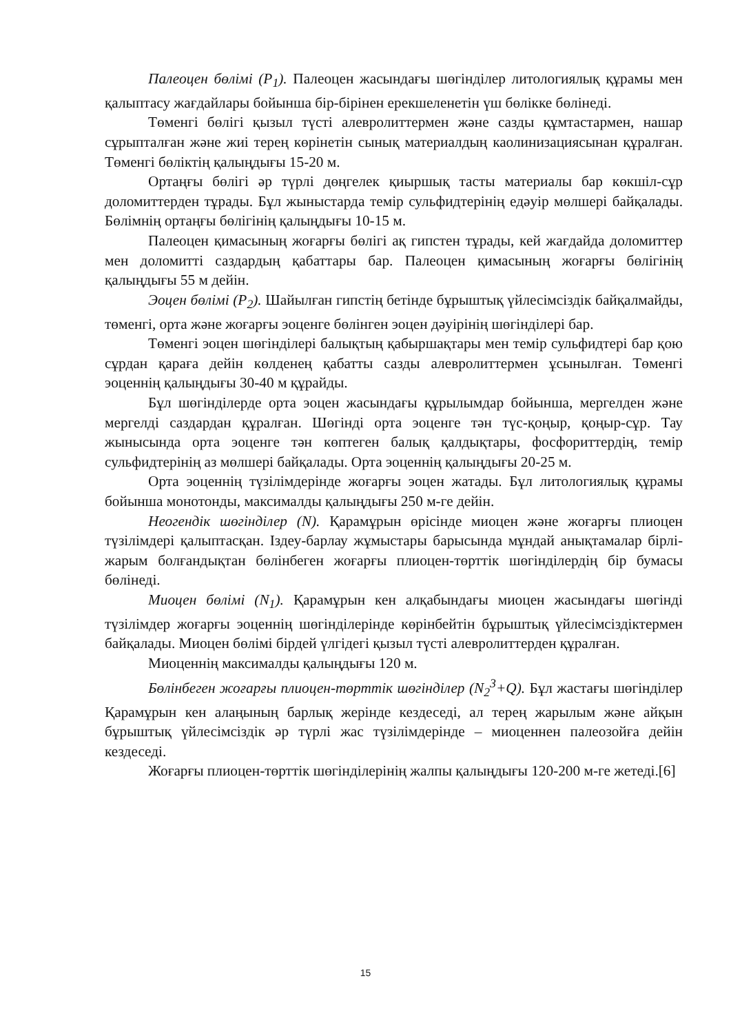Палеоцен бөлімі (P<sub>1</sub>). Палеоцен жасындағы шөгінділер литологиялық құрамы мен қалыптасу жағдайлары бойынша бір-бірінен ерекшеленетін үш бөлікке бөлінеді.
Төменгі бөлігі қызыл түсті алевролиттермен және сазды құмтастармен, нашар сұрыпталған және жиі терең көрінетін сынық материалдың каолинизациясынан құралған. Төменгі бөліктің қалыңдығы 15-20 м.
Ортаңғы бөлігі әр түрлі дөңгелек қиыршық тасты материалы бар көкшіл-сұр доломиттерден тұрады. Бұл жыныстарда темір сульфидтерінің едәуір мөлшері байқалады. Бөлімнің ортаңғы бөлігінің қалыңдығы 10-15 м.
Палеоцен қимасының жоғарғы бөлігі ақ гипстен тұрады, кей жағдайда доломиттер мен доломитті саздардың қабаттары бар. Палеоцен қимасының жоғарғы бөлігінің қалыңдығы 55 м дейін.
Эоцен бөлімі (P<sub>2</sub>). Шайылған гипстің бетінде бұрыштық үйлесімсіздік байқалмайды, төменгі, орта және жоғарғы эоценге бөлінген эоцен дәуірінің шөгінділері бар.
Төменгі эоцен шөгінділері балықтың қабыршақтары мен темір сульфидтері бар қою сұрдан қараға дейін көлденең қабатты сазды алевролиттермен ұсынылған. Төменгі эоценнің қалыңдығы 30-40 м құрайды.
Бұл шөгінділерде орта эоцен жасындағы құрылымдар бойынша, мергелден және мергелді саздардан құралған. Шөгінді орта эоценге тән түс-қоңыр, қоңыр-сұр. Тау жынысында орта эоценге тән көптеген балық қалдықтары, фосфориттердің, темір сульфидтерінің аз мөлшері байқалады. Орта эоценнің қалыңдығы 20-25 м.
Орта эоценнің түзілімдерінде жоғарғы эоцен жатады. Бұл литологиялық құрамы бойынша монотонды, максималды қалыңдығы 250 м-ге дейін.
Неогендік шөгінділер (N). Қарамұрын өрісінде миоцен және жоғарғы плиоцен түзілімдері қалыптасқан. Іздеу-барлау жұмыстары барысында мұндай анықтамалар бірлі-жарым болғандықтан бөлінбеген жоғарғы плиоцен-төрттік шөгінділердің бір бумасы бөлінеді.
Миоцен бөлімі (N<sub>1</sub>). Қарамұрын кен алқабындағы миоцен жасындағы шөгінді түзілімдер жоғарғы эоценнің шөгінділерінде көрінбейтін бұрыштық үйлесімсіздіктермен байқалады. Миоцен бөлімі бірдей үлгідегі қызыл түсті алевролиттерден құралған.
Миоценнің максималды қалыңдығы 120 м.
Бөлінбеген жоғарғы плиоцен-төрттік шөгінділер (N<sub>2</sub><sup>3</sup>+Q). Бұл жастағы шөгінділер Қарамұрын кен алаңының барлық жерінде кездеседі, ал терең жарылым және айқын бұрыштық үйлесімсіздік әр түрлі жас түзілімдерінде – миоценнен палеозойға дейін кездеседі.
Жоғарғы плиоцен-төрттік шөгінділерінің жалпы қалыңдығы 120-200 м-ге жетеді.[6]
15